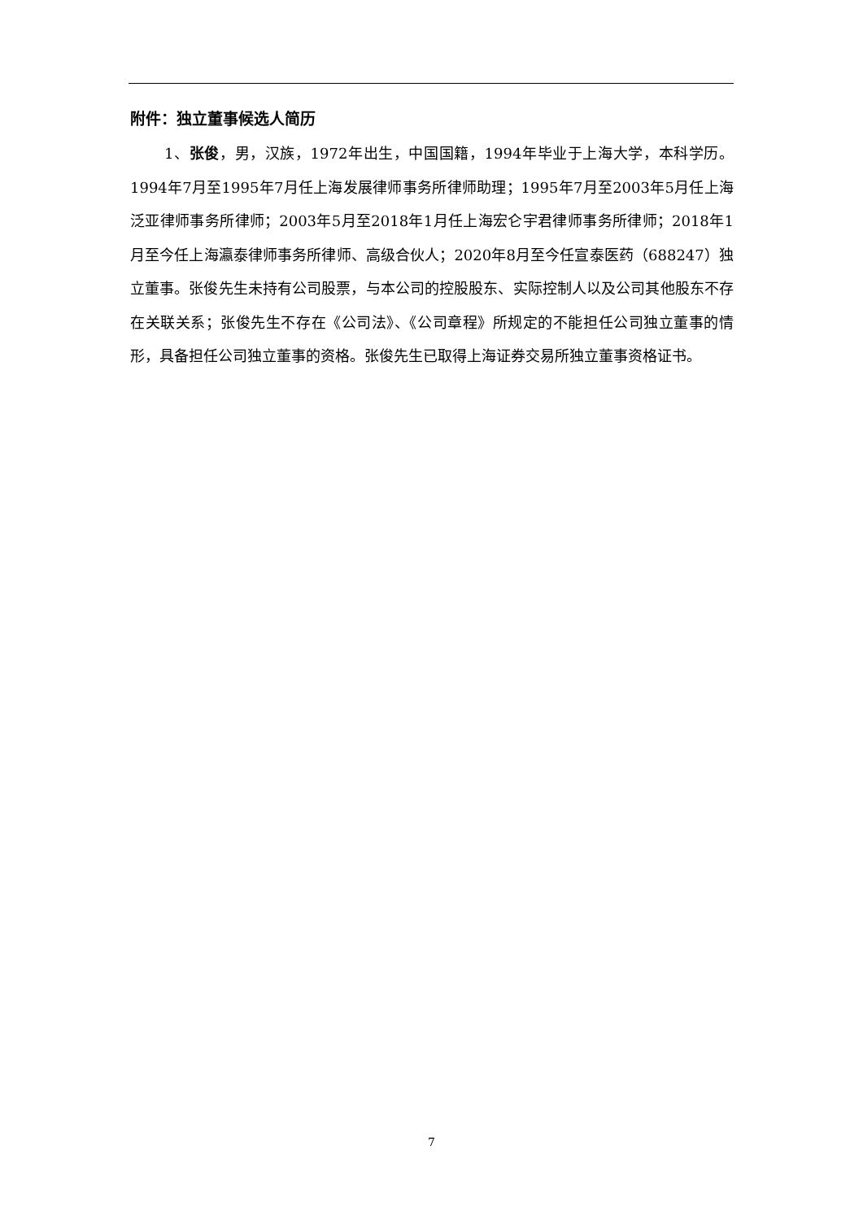附件：独立董事候选人简历
1、张俊，男，汉族，1972年出生，中国国籍，1994年毕业于上海大学，本科学历。1994年7月至1995年7月任上海发展律师事务所律师助理；1995年7月至2003年5月任上海泛亚律师事务所律师；2003年5月至2018年1月任上海宏仑宇君律师事务所律师；2018年1月至今任上海瀛泰律师事务所律师、高级合伙人；2020年8月至今任宣泰医药（688247）独立董事。张俊先生未持有公司股票，与本公司的控股股东、实际控制人以及公司其他股东不存在关联关系；张俊先生不存在《公司法》、《公司章程》所规定的不能担任公司独立董事的情形，具备担任公司独立董事的资格。张俊先生已取得上海证券交易所独立董事资格证书。
7